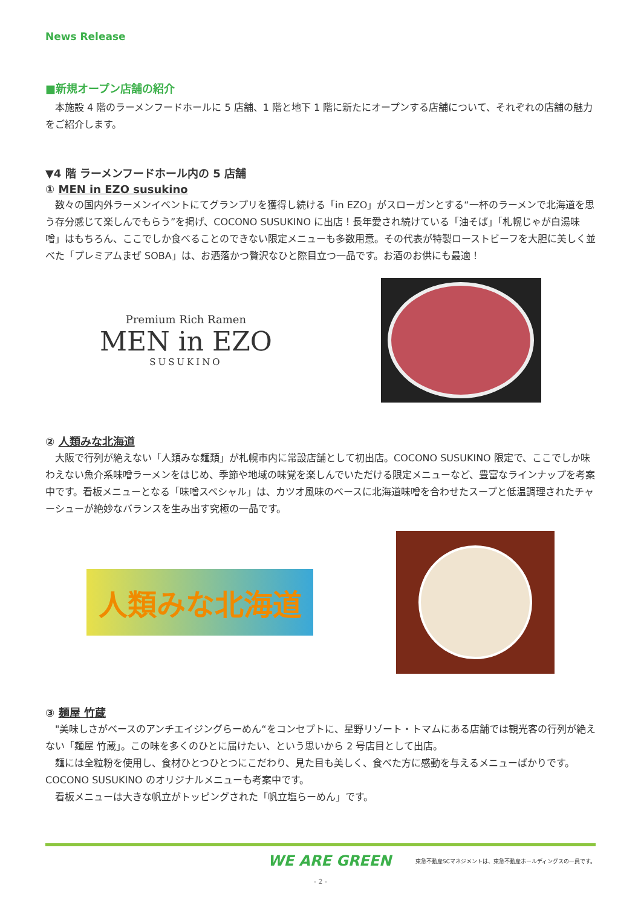News Release
■新規オープン店舗の紹介
本施設 4 階のラーメンフードホールに 5 店舗、1 階と地下 1 階に新たにオープンする店舗について、それぞれの店舗の魅力をご紹介します。
▼4 階 ラーメンフードホール内の 5 店舗
① MEN in EZO susukino
数々の国内外ラーメンイベントにてグランプリを獲得し続ける「in EZO」がスローガンとする“一杯のラーメンで北海道を思う存分感じて楽しんでもらう”を掲げ、COCONO SUSUKINO に出店！長年愛され続けている「油そば」「札幌じゃが白湯味噌」はもちろん、ここでしか食べることのできない限定メニューも多数用意。その代表が特製ローストビーフを大胆に美しく並べた「プレミアムまぜ SOBA」は、お洒落かつ贅沢なひと際目立つ一品です。お酒のお供にも最適！
Premium Rich Ramen
MEN in EZO
SUSUKINO
② 人類みな北海道
大阪で行列が絶えない「人類みな麺類」が札幌市内に常設店舗として初出店。COCONO SUSUKINO 限定で、ここでしか味わえない魚介系味噌ラーメンをはじめ、季節や地域の味覚を楽しんでいただける限定メニューなど、豊富なラインナップを考案中です。看板メニューとなる「味噌スペシャル」は、カツオ風味のベースに北海道味噌を合わせたスープと低温調理されたチャーシューが絶妙なバランスを生み出す究極の一品です。
人類みな北海道
③ 麺屋 竹蔵
"美味しさがベースのアンチエイジングらーめん“をコンセプトに、星野リゾート・トマムにある店舗では観光客の行列が絶えない「麺屋 竹蔵」。この味を多くのひとに届けたい、という思いから 2 号店目として出店。
麺には全粒粉を使用し、食材ひとつひとつにこだわり、見た目も美しく、食べた方に感動を与えるメニューばかりです。COCONO SUSUKINO のオリジナルメニューも考案中です。
看板メニューは大きな帆立がトッピングされた「帆立塩らーめん」です。
WE ARE GREEN 東急不動産SCマネジメントは、東急不動産ホールディングスの一員です。
- 2 -